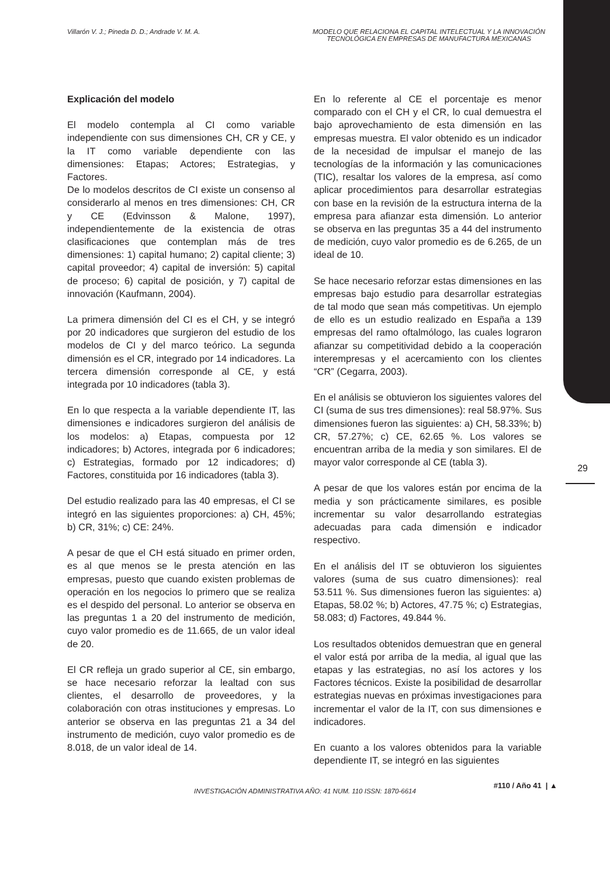Villarón V. J.; Pineda D. D.; Andrade V. M. A.
MODELO QUE RELACIONA EL CAPITAL INTELECTUAL Y LA INNOVACIÓN TECNOLÓGICA EN EMPRESAS DE MANUFACTURA MEXICANAS
Explicación del modelo
El modelo contempla al CI como variable independiente con sus dimensiones CH, CR y CE, y la IT como variable dependiente con las dimensiones: Etapas; Actores; Estrategias, y Factores.
De lo modelos descritos de CI existe un consenso al considerarlo al menos en tres dimensiones: CH, CR y CE (Edvinsson & Malone, 1997), independientemente de la existencia de otras clasificaciones que contemplan más de tres dimensiones: 1) capital humano; 2) capital cliente; 3) capital proveedor; 4) capital de inversión: 5) capital de proceso; 6) capital de posición, y 7) capital de innovación (Kaufmann, 2004).
La primera dimensión del CI es el CH, y se integró por 20 indicadores que surgieron del estudio de los modelos de CI y del marco teórico. La segunda dimensión es el CR, integrado por 14 indicadores. La tercera dimensión corresponde al CE, y está integrada por 10 indicadores (tabla 3).
En lo que respecta a la variable dependiente IT, las dimensiones e indicadores surgieron del análisis de los modelos: a) Etapas, compuesta por 12 indicadores; b) Actores, integrada por 6 indicadores; c) Estrategias, formado por 12 indicadores; d) Factores, constituida por 16 indicadores (tabla 3).
Del estudio realizado para las 40 empresas, el CI se integró en las siguientes proporciones: a) CH, 45%; b) CR, 31%; c) CE: 24%.
A pesar de que el CH está situado en primer orden, es al que menos se le presta atención en las empresas, puesto que cuando existen problemas de operación en los negocios lo primero que se realiza es el despido del personal. Lo anterior se observa en las preguntas 1 a 20 del instrumento de medición, cuyo valor promedio es de 11.665, de un valor ideal de 20.
El CR refleja un grado superior al CE, sin embargo, se hace necesario reforzar la lealtad con sus clientes, el desarrollo de proveedores, y la colaboración con otras instituciones y empresas. Lo anterior se observa en las preguntas 21 a 34 del instrumento de medición, cuyo valor promedio es de 8.018, de un valor ideal de 14.
En lo referente al CE el porcentaje es menor comparado con el CH y el CR, lo cual demuestra el bajo aprovechamiento de esta dimensión en las empresas muestra. El valor obtenido es un indicador de la necesidad de impulsar el manejo de las tecnologías de la información y las comunicaciones (TIC), resaltar los valores de la empresa, así como aplicar procedimientos para desarrollar estrategias con base en la revisión de la estructura interna de la empresa para afianzar esta dimensión. Lo anterior se observa en las preguntas 35 a 44 del instrumento de medición, cuyo valor promedio es de 6.265, de un ideal de 10.
Se hace necesario reforzar estas dimensiones en las empresas bajo estudio para desarrollar estrategias de tal modo que sean más competitivas. Un ejemplo de ello es un estudio realizado en España a 139 empresas del ramo oftalmólogo, las cuales lograron afianzar su competitividad debido a la cooperación interempresas y el acercamiento con los clientes “CR” (Cegarra, 2003).
En el análisis se obtuvieron los siguientes valores del CI (suma de sus tres dimensiones): real 58.97%. Sus dimensiones fueron las siguientes: a) CH, 58.33%; b) CR, 57.27%; c) CE, 62.65 %. Los valores se encuentran arriba de la media y son similares. El de mayor valor corresponde al CE (tabla 3).
A pesar de que los valores están por encima de la media y son prácticamente similares, es posible incrementar su valor desarrollando estrategias adecuadas para cada dimensión e indicador respectivo.
En el análisis del IT se obtuvieron los siguientes valores (suma de sus cuatro dimensiones): real 53.511 %. Sus dimensiones fueron las siguientes: a) Etapas, 58.02 %; b) Actores, 47.75 %; c) Estrategias, 58.083; d) Factores, 49.844 %.
Los resultados obtenidos demuestran que en general el valor está por arriba de la media, al igual que las etapas y las estrategias, no así los actores y los Factores técnicos. Existe la posibilidad de desarrollar estrategias nuevas en próximas investigaciones para incrementar el valor de la IT, con sus dimensiones e indicadores.
En cuanto a los valores obtenidos para la variable dependiente IT, se integró en las siguientes
29
INVESTIGACIÓN ADMINISTRATIVA AÑO: 41 NUM. 110 ISSN: 1870-6614
#110 / Año 41 | ▲